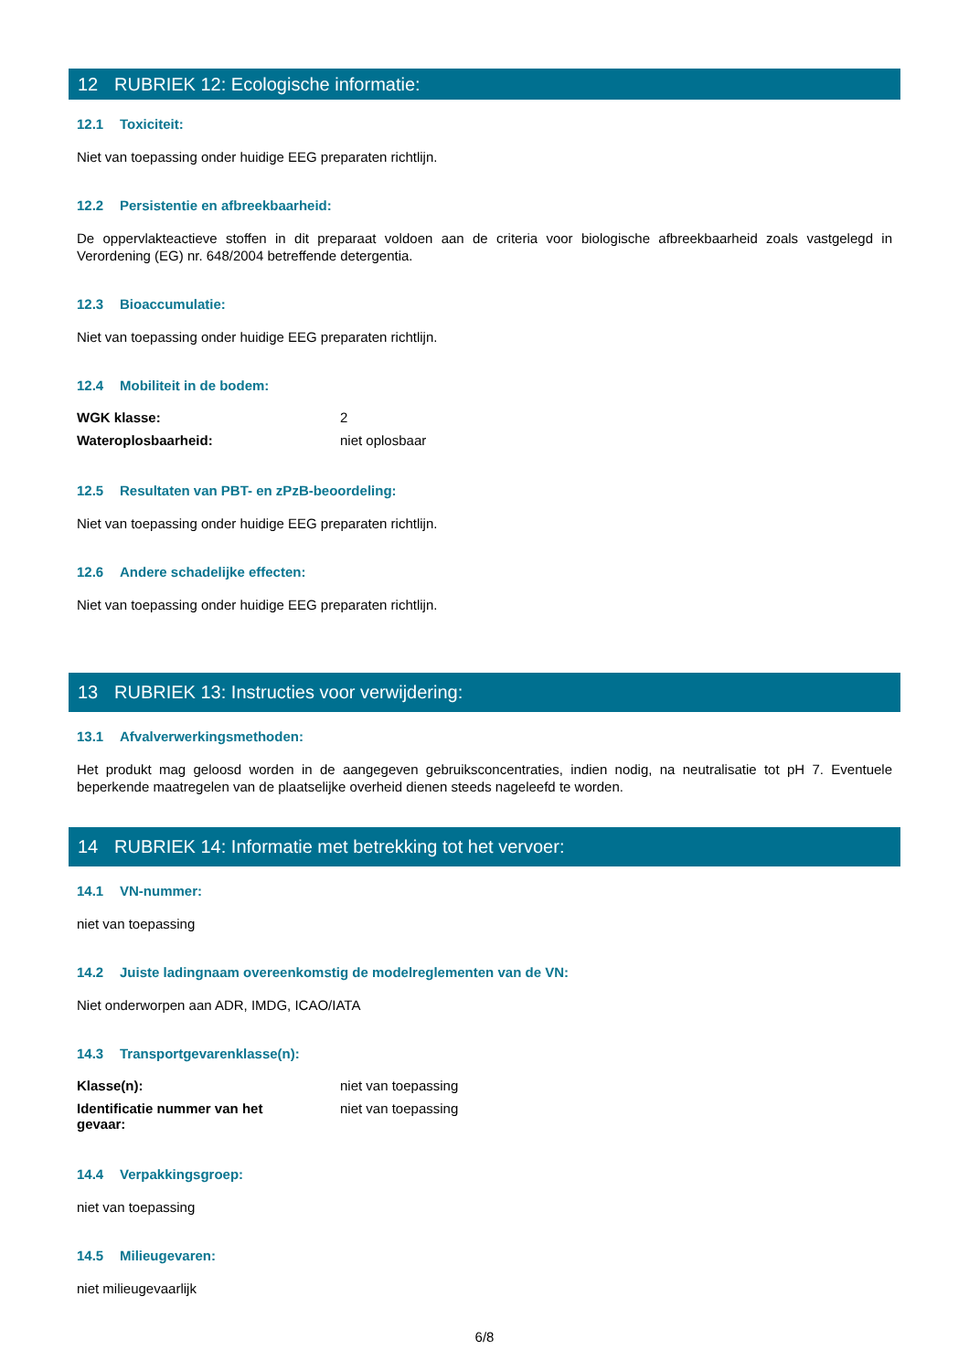12 RUBRIEK 12: Ecologische informatie:
12.1 Toxiciteit:
Niet van toepassing onder huidige EEG preparaten richtlijn.
12.2 Persistentie en afbreekbaarheid:
De oppervlakteactieve stoffen in dit preparaat voldoen aan de criteria voor biologische afbreekbaarheid zoals vastgelegd in Verordening (EG) nr. 648/2004 betreffende detergentia.
12.3 Bioaccumulatie:
Niet van toepassing onder huidige EEG preparaten richtlijn.
12.4 Mobiliteit in de bodem:
WGK klasse: 2
Wateroplosbaarheid: niet oplosbaar
12.5 Resultaten van PBT- en zPzB-beoordeling:
Niet van toepassing onder huidige EEG preparaten richtlijn.
12.6 Andere schadelijke effecten:
Niet van toepassing onder huidige EEG preparaten richtlijn.
13 RUBRIEK 13: Instructies voor verwijdering:
13.1 Afvalverwerkingsmethoden:
Het produkt mag geloosd worden in de aangegeven gebruiksconcentraties, indien nodig, na neutralisatie tot pH 7. Eventuele beperkende maatregelen van de plaatselijke overheid dienen steeds nageleefd te worden.
14 RUBRIEK 14: Informatie met betrekking tot het vervoer:
14.1 VN-nummer:
niet van toepassing
14.2 Juiste ladingnaam overeenkomstig de modelreglementen van de VN:
Niet onderworpen aan ADR, IMDG, ICAO/IATA
14.3 Transportgevarenklasse(n):
Klasse(n): niet van toepassing
Identificatie nummer van het
gevaar:
niet van toepassing
14.4 Verpakkingsgroep:
niet van toepassing
14.5 Milieugevaren:
niet milieugevaarlijk
6/8